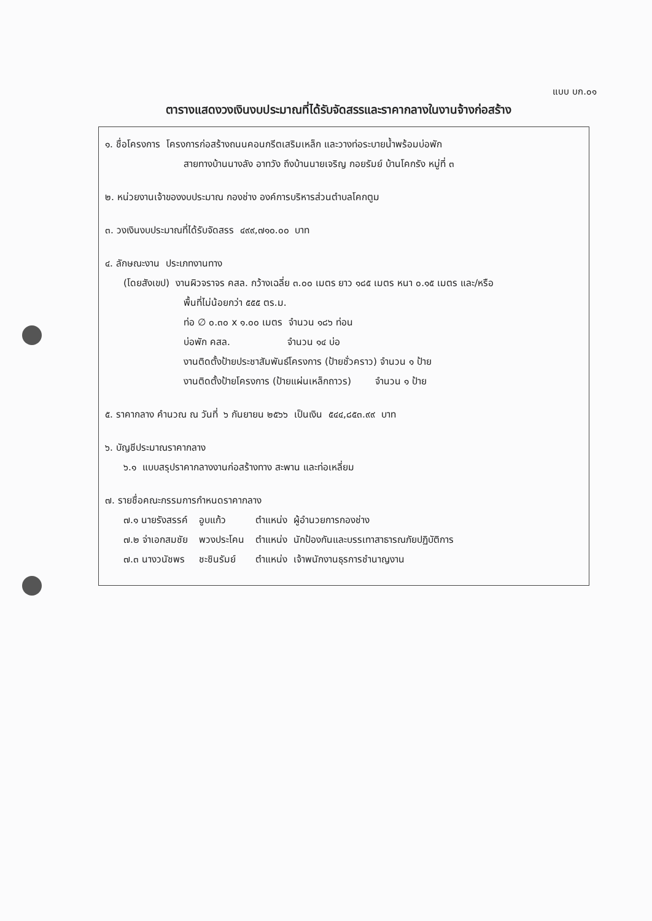แบบ บก.๐๑
ตารางแสดงวงเงินงบประมาณที่ได้รับจัดสรรและราคากลางในงานจ้างก่อสร้าง
๑. ชื่อโครงการ โครงการก่อสร้างถนนคอนกรีตเสริมเหล็ก และวางท่อระบายน้ำพร้อมบ่อพัก
สายทางบ้านนางลัง อาทวัง ถึงบ้านนายเจริญ กอยรัมย์ บ้านโคกรัง หมู่ที่ ๓
๒. หน่วยงานเจ้าของงบประมาณ กองช่าง องค์การบริหารส่วนตำบลโคกตูม
๓. วงเงินงบประมาณที่ได้รับจัดสรร ๔๙๙,๗๑๐.๐๐ บาท
๔. ลักษณะงาน ประเภทงานทาง
(โดยสังเขป) งานผิวจราจร คสล. กว้างเฉลี่ย ๓.๐๐ เมตร ยาว ๑๘๕ เมตร หนา ๐.๑๕ เมตร และ/หรือ
พื้นที่ไม่น้อยกว่า ๕๕๕ ตร.ม.
ท่อ ∅ ๐.๓๐ x ๑.๐๐ เมตร จำนวน ๑๘๖ ท่อน
บ่อพัก คสล. จำนวน ๑๔ บ่อ
งานติดตั้งป้ายประชาสัมพันธ์โครงการ (ป้ายชั่วคราว) จำนวน ๑ ป้าย
งานติดตั้งป้ายโครงการ (ป้ายแผ่นเหล็กถาวร) จำนวน ๑ ป้าย
๕. ราคากลาง คำนวณ ณ วันที่ ๖ กันยายน ๒๕๖๖ เป็นเงิน ๕๔๔,๘๕๓.๙๙ บาท
๖. บัญชีประมาณราคากลาง
๖.๑ แบบสรุปราคากลางงานก่อสร้างทาง สะพาน และท่อเหลี่ยม
๗. รายชื่อคณะกรรมการกำหนดราคากลาง
| ๗.๑ นายรังสรรค์ | อูบแก้ว | ตำแหน่ง ผู้อำนวยการกองช่าง |
| ๗.๒ จ่าเอกสมชัย | พวงประโคน | ตำแหน่ง นักป้องกันและบรรเทาสาธารณภัยปฏิบัติการ |
| ๗.๓ นางวนัชพร | ชะชินรัมย์ | ตำแหน่ง เจ้าพนักงานธุรการชำนาญงาน |